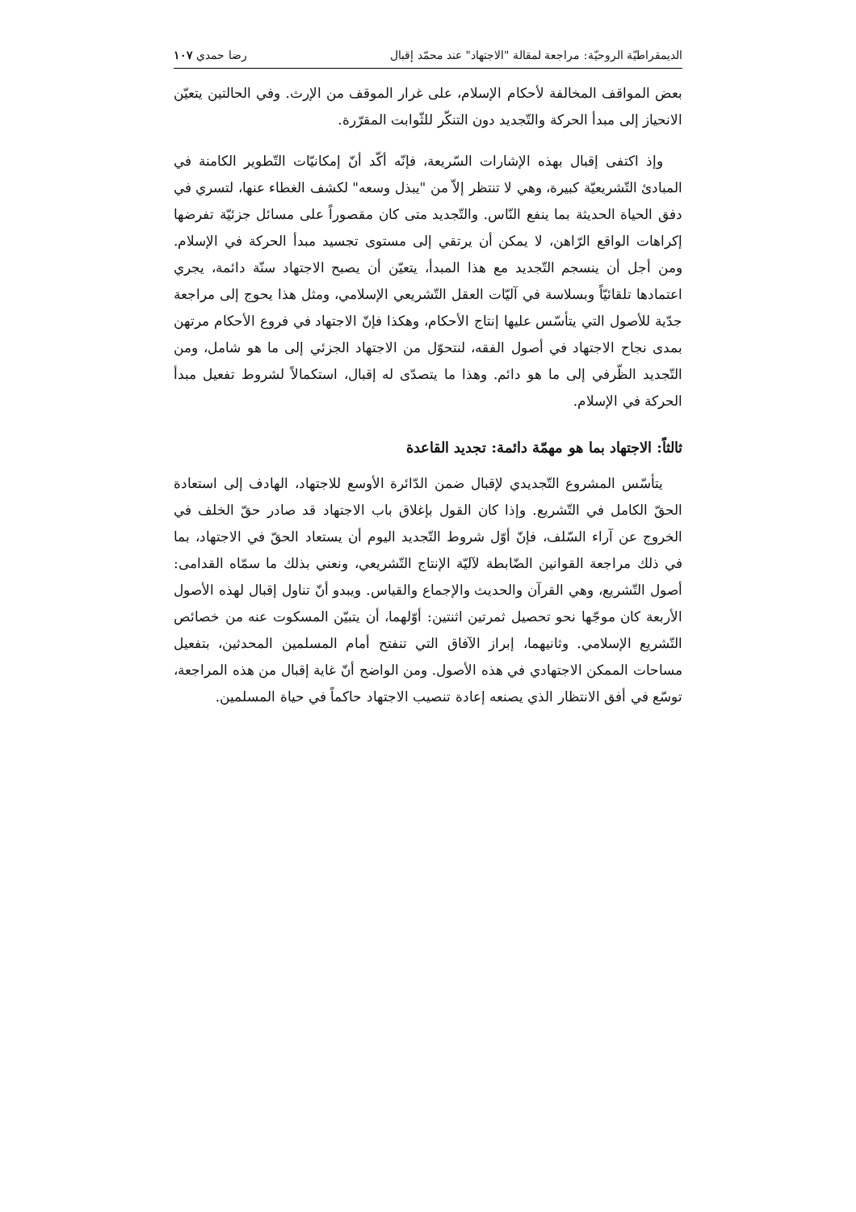الديمقراطيّة الروحيّة: مراجعة لمقالة "الاجتهاد" عند محمّد إقبال رضا حمدي ١٠٧
بعض المواقف المخالفة لأحكام الإسلام، على غرار الموقف من الإرث. وفي الحالتين يتعيّن الانحياز إلى مبدأ الحركة والتّجديد دون التنكّر للثّوابت المقرّرة.
وإذ اكتفى إقبال بهذه الإشارات السّريعة، فإنّه أكّد أنّ إمكانيّات التّطوير الكامنة في المبادئ التّشريعيّة كبيرة، وهي لا تنتظر إلاّ من "يبذل وسعه" لكشف الغطاء عنها، لتسري في دفق الحياة الحديثة بما ينفع النّاس. والتّجديد متى كان مقصوراً على مسائل جزئيّة تفرضها إكراهات الواقع الرّاهن، لا يمكن أن يرتقي إلى مستوى تجسيد مبدأ الحركة في الإسلام. ومن أجل أن ينسجم التّجديد مع هذا المبدأ، يتعيّن أن يصبح الاجتهاد سنّة دائمة، يجري اعتمادها تلقائيّاً وبسلاسة في آليّات العقل التّشريعي الإسلامي، ومثل هذا يحوج إلى مراجعة جدّية للأصول التي يتأسّس عليها إنتاج الأحكام، وهكذا فإنّ الاجتهاد في فروع الأحكام مرتهن بمدى نجاح الاجتهاد في أصول الفقه، لنتحوّل من الاجتهاد الجزئي إلى ما هو شامل، ومن التّجديد الظّرفي إلى ما هو دائم. وهذا ما يتصدّى له إقبال، استكمالاً لشروط تفعيل مبدأ الحركة في الإسلام.
ثالثاً: الاجتهاد بما هو مهمّة دائمة: تجديد القاعدة
يتأسّس المشروع التّجديدي لإقبال ضمن الدّائرة الأوسع للاجتهاد، الهادف إلى استعادة الحقّ الكامل في التّشريع. وإذا كان القول بإغلاق باب الاجتهاد قد صادر حقّ الخلف في الخروج عن آراء السّلف، فإنّ أوّل شروط التّجديد اليوم أن يستعاد الحقّ في الاجتهاد، بما في ذلك مراجعة القوانين الضّابطة لآليّة الإنتاج التّشريعي، ونعني بذلك ما سمّاه القدامى: أصول التّشريع، وهي القرآن والحديث والإجماع والقياس. ويبدو أنّ تناول إقبال لهذه الأصول الأربعة كان موجّها نحو تحصيل ثمرتين اثنتين: أوّلهما، أن يتبيّن المسكوت عنه من خصائص التّشريع الإسلامي. وثانيهما، إبراز الآفاق التي تنفتح أمام المسلمين المحدثين، بتفعيل مساحات الممكن الاجتهادي في هذه الأصول. ومن الواضح أنّ غاية إقبال من هذه المراجعة، توسّع في أفق الانتظار الذي يصنعه إعادة تنصيب الاجتهاد حاكماً في حياة المسلمين.